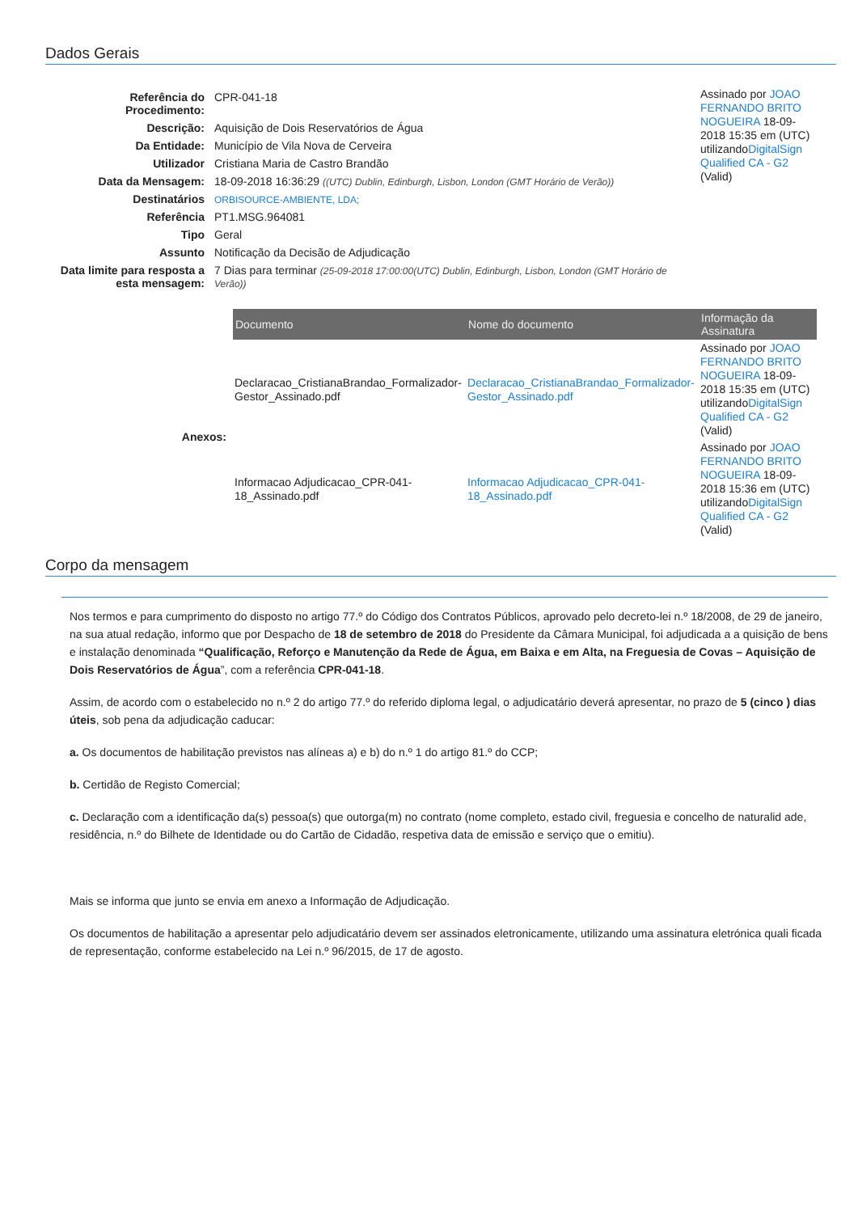Dados Gerais
| Referência do Procedimento: | CPR-041-18 |
| Descrição: | Aquisição de Dois Reservatórios de Água |
| Da Entidade: | Município de Vila Nova de Cerveira |
| Utilizador | Cristiana Maria de Castro Brandão |
| Data da Mensagem: | 18-09-2018 16:36:29 ((UTC) Dublin, Edinburgh, Lisbon, London (GMT Horário de Verão)) |
| Destinatários | ORBISOURCE-AMBIENTE, LDA; |
| Referência | PT1.MSG.964081 |
| Tipo | Geral |
| Assunto | Notificação da Decisão de Adjudicação |
| Data limite para resposta a esta mensagem: | 7 Dias para terminar (25-09-2018 17:00:00(UTC) Dublin, Edinburgh, Lisbon, London (GMT Horário de Verão)) |
Assinado por JOAO FERNANDO BRITO NOGUEIRA 18-09-2018 15:35 em (UTC) utilizandoDigitalSign Qualified CA - G2 (Valid)
Anexos:
| Documento | Nome do documento | Informação da Assinatura |
| --- | --- | --- |
| Declaracao_CristianaBrandao_Formalizador-Gestor_Assinado.pdf | Declaracao_CristianaBrandao_Formalizador-Gestor_Assinado.pdf | Assinado por JOAO FERNANDO BRITO NOGUEIRA 18-09-2018 15:35 em (UTC) utilizando DigitalSign Qualified CA - G2 (Valid) |
| Informacao Adjudicacao_CPR-041-18_Assinado.pdf | Informacao Adjudicacao_CPR-041-18_Assinado.pdf | Assinado por JOAO FERNANDO BRITO NOGUEIRA 18-09-2018 15:36 em (UTC) utilizando DigitalSign Qualified CA - G2 (Valid) |
Corpo da mensagem
Nos termos e para cumprimento do disposto no artigo 77.º do Código dos Contratos Públicos, aprovado pelo decreto-lei n.º 18/2008, de 29 de janeiro, na sua atual redação, informo que por Despacho de 18 de setembro de 2018 do Presidente da Câmara Municipal, foi adjudicada a a quisição de bens e instalação denominada “Qualificação, Reforço e Manutenção da Rede de Água, em Baixa e em Alta, na Freguesia de Covas – Aquisição de Dois Reservatórios de Água”, com a referência CPR-041-18.
Assim, de acordo com o estabelecido no n.º 2 do artigo 77.º do referido diploma legal, o adjudicatário deverá apresentar, no prazo de 5 (cinco ) dias úteis, sob pena da adjudicação caducar:
a. Os documentos de habilitação previstos nas alíneas a) e b) do n.º 1 do artigo 81.º do CCP;
b. Certidão de Registo Comercial;
c. Declaração com a identificação da(s) pessoa(s) que outorga(m) no contrato (nome completo, estado civil, freguesia e concelho de naturalid ade, residência, n.º do Bilhete de Identidade ou do Cartão de Cidadão, respetiva data de emissão e serviço que o emitiu).
Mais se informa que junto se envia em anexo a Informação de Adjudicação.
Os documentos de habilitação a apresentar pelo adjudicatário devem ser assinados eletronicamente, utilizando uma assinatura eletrónica quali ficada de representação, conforme estabelecido na Lei n.º 96/2015, de 17 de agosto.